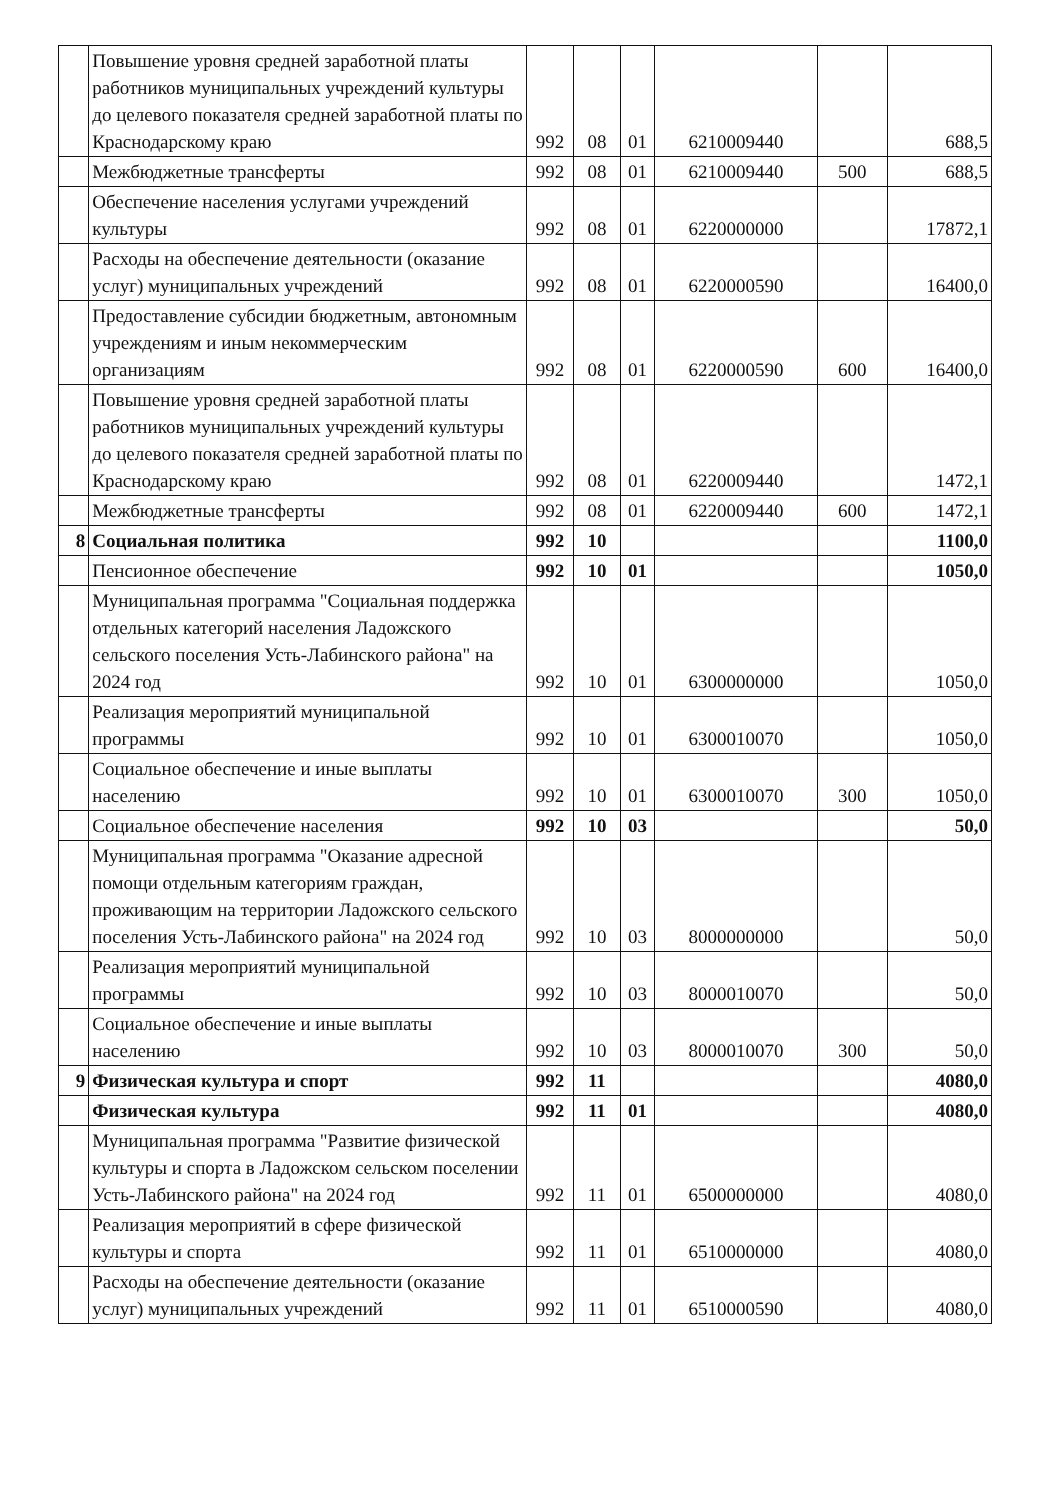| | Повышение уровня средней заработной платы работников муниципальных учреждений культуры до целевого показателя средней заработной платы по Краснодарскому краю | 992 | 08 | 01 | 6210009440 | | 688,5 |
| | Межбюджетные трансферты | 992 | 08 | 01 | 6210009440 | 500 | 688,5 |
| | Обеспечение населения услугами учреждений культуры | 992 | 08 | 01 | 6220000000 | | 17872,1 |
| | Расходы на обеспечение деятельности (оказание услуг) муниципальных учреждений | 992 | 08 | 01 | 6220000590 | | 16400,0 |
| | Предоставление субсидии бюджетным, автономным учреждениям и иным некоммерческим организациям | 992 | 08 | 01 | 6220000590 | 600 | 16400,0 |
| | Повышение уровня средней заработной платы работников муниципальных учреждений культуры до целевого показателя средней заработной платы по Краснодарскому краю | 992 | 08 | 01 | 6220009440 | | 1472,1 |
| | Межбюджетные трансферты | 992 | 08 | 01 | 6220009440 | 600 | 1472,1 |
| 8 | Социальная политика | 992 | 10 | | | | 1100,0 |
| | Пенсионное обеспечение | 992 | 10 | 01 | | | 1050,0 |
| | Муниципальная программа "Социальная поддержка отдельных категорий населения Ладожского сельского поселения Усть-Лабинского района" на 2024 год | 992 | 10 | 01 | 6300000000 | | 1050,0 |
| | Реализация мероприятий муниципальной программы | 992 | 10 | 01 | 6300010070 | | 1050,0 |
| | Социальное обеспечение и иные выплаты населению | 992 | 10 | 01 | 6300010070 | 300 | 1050,0 |
| | Социальное обеспечение населения | 992 | 10 | 03 | | | 50,0 |
| | Муниципальная программа "Оказание адресной помощи отдельным категориям граждан, проживающим на территории Ладожского сельского поселения Усть-Лабинского района" на 2024 год | 992 | 10 | 03 | 8000000000 | | 50,0 |
| | Реализация мероприятий муниципальной программы | 992 | 10 | 03 | 8000010070 | | 50,0 |
| | Социальное обеспечение и иные выплаты населению | 992 | 10 | 03 | 8000010070 | 300 | 50,0 |
| 9 | Физическая культура и спорт | 992 | 11 | | | | 4080,0 |
| | Физическая культура | 992 | 11 | 01 | | | 4080,0 |
| | Муниципальная программа "Развитие физической культуры и спорта в Ладожском сельском поселении Усть-Лабинского района" на 2024 год | 992 | 11 | 01 | 6500000000 | | 4080,0 |
| | Реализация мероприятий в сфере физической культуры и спорта | 992 | 11 | 01 | 6510000000 | | 4080,0 |
| | Расходы на обеспечение деятельности (оказание услуг) муниципальных учреждений | 992 | 11 | 01 | 6510000590 | | 4080,0 |